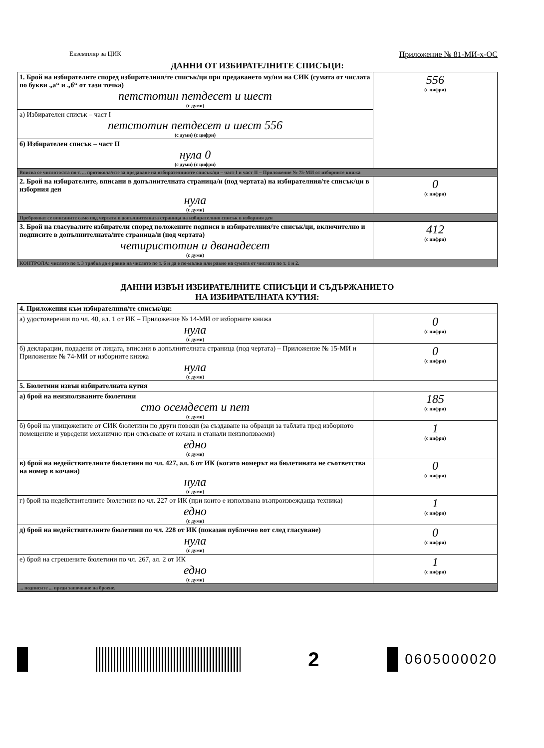Екземпляр за ЦИК Приложение № 81-МИ-х-ОС
ДАННИ ОТ ИЗБИРАТЕЛНИТЕ СПИСЪЦИ:
| 1. Брой на избирателите според избирателния/те списък/ци при предаването му/им на СИК (сумата от числата по букви „а“ и „б“ от тази точка) петстотин петдесет и шест (с думи) | 556 (с цифри) |
| а) Избирателен списък – част I петстотин петдесет и шест 556 (с думи) (с цифри) | |
| б) Избирателен списък – част II нула 0 (с думи) (с цифри) | |
| Вписва се числото/ата по т. ... протокола/ите за предаване на избирателния/те списък/ци – част I и част II – Приложение № 75-МИ от изборните книжа | |
| 2. Брой на избирателите, вписани в допълнителната страница/и (под чертата) на избирателния/те списък/ци в изборния ден нула (с думи) | 0 (с цифри) |
| Преброяват се вписаните само под чертата в допълнителната страница на избирателния списък в изборния ден | |
| 3. Брой на гласувалите избиратели според положените подписи в избирателния/те списък/ци, включително и подписите в допълнителната/ите страница/и (под чертата) четиристотин и дванадесет (с думи) | 412 (с цифри) |
| КОНТРОЛА: числото по т. 3 трябва да е равно на числото по т. 6 и да е по-малко или равно на сумата от числата по т. 1 и 2. | |
ДАННИ ИЗВЪН ИЗБИРАТЕЛНИТЕ СПИСЪЦИ И СЪДЪРЖАНИЕТО
НА ИЗБИРАТЕЛНАТА КУТИЯ:
| 4. Приложения към избирателния/те списък/ци: | |
| а) удостоверения по чл. 40, ал. 1 от ИК – Приложение № 14-МИ от изборните книжа нула (с думи) | 0 (с цифри) |
| б) декларации, подадени от лицата, вписани в допълнителната страница (под чертата) – Приложение № 15-МИ и Приложение № 74-МИ от изборните книжа нула (с думи) | 0 (с цифри) |
| 5. Бюлетини извън избирателната кутия | |
| а) брой на неизползваните бюлетини сто осемдесет и пет (с думи) | 185 (с цифри) |
| б) брой на унищожените от СИК бюлетини по други поводи (за създаване на образци за таблата пред изборното помещение и увредени механично при откъсване от кочана и станали неизползваеми) едно (с думи) | 1 (с цифри) |
| в) брой на недействителните бюлетини по чл. 427, ал. 6 от ИК (когато номерът на бюлетината не съответства на номер в кочана) нула (с думи) | 0 (с цифри) |
| г) брой на недействителните бюлетини по чл. 227 от ИК (при които е използвана възпроизвеждаща техника) едно (с думи) | 1 (с цифри) |
| д) брой на недействителните бюлетини по чл. 228 от ИК (показан публично вот след гласуване) нула (с думи) | 0 (с цифри) |
| е) брой на сгрешените бюлетини по чл. 267, ал. 2 от ИК едно (с думи) | 1 (с цифри) |
| ... подписите ... преди започване на броене. | |
2
0605000020